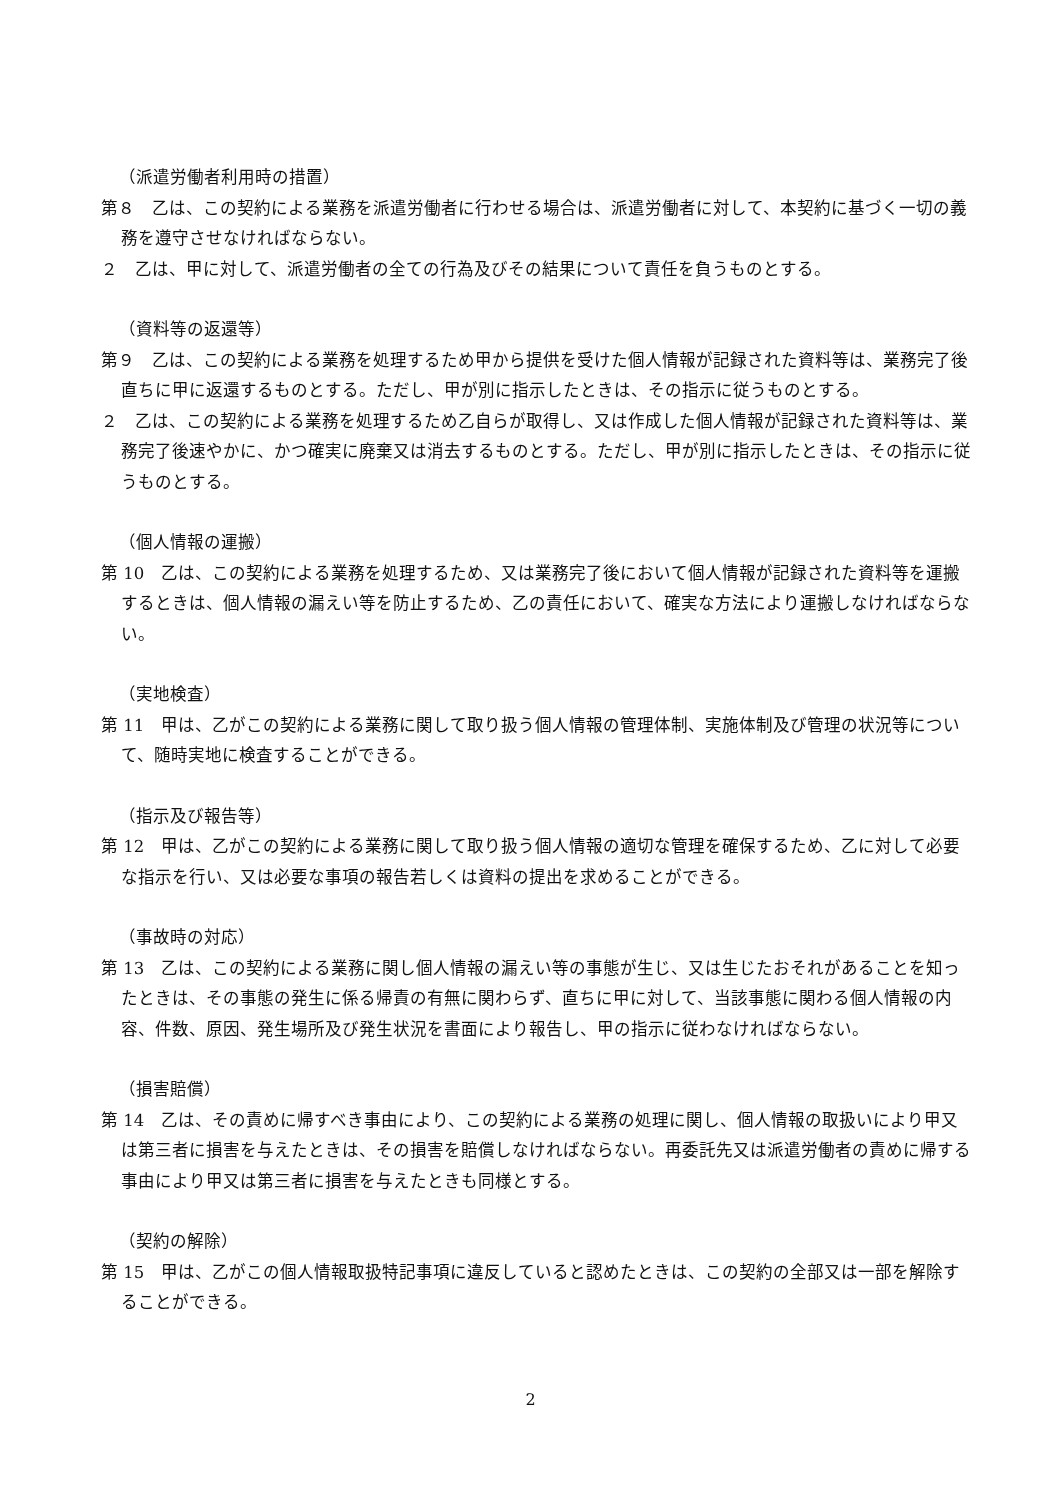（派遣労働者利用時の措置）
第８　乙は、この契約による業務を派遣労働者に行わせる場合は、派遣労働者に対して、本契約に基づく一切の義務を遵守させなければならない。
２　乙は、甲に対して、派遣労働者の全ての行為及びその結果について責任を負うものとする。
（資料等の返還等）
第９　乙は、この契約による業務を処理するため甲から提供を受けた個人情報が記録された資料等は、業務完了後直ちに甲に返還するものとする。ただし、甲が別に指示したときは、その指示に従うものとする。
２　乙は、この契約による業務を処理するため乙自らが取得し、又は作成した個人情報が記録された資料等は、業務完了後速やかに、かつ確実に廃棄又は消去するものとする。ただし、甲が別に指示したときは、その指示に従うものとする。
（個人情報の運搬）
第 10　乙は、この契約による業務を処理するため、又は業務完了後において個人情報が記録された資料等を運搬するときは、個人情報の漏えい等を防止するため、乙の責任において、確実な方法により運搬しなければならない。
（実地検査）
第 11　甲は、乙がこの契約による業務に関して取り扱う個人情報の管理体制、実施体制及び管理の状況等について、随時実地に検査することができる。
（指示及び報告等）
第 12　甲は、乙がこの契約による業務に関して取り扱う個人情報の適切な管理を確保するため、乙に対して必要な指示を行い、又は必要な事項の報告若しくは資料の提出を求めることができる。
（事故時の対応）
第 13　乙は、この契約による業務に関し個人情報の漏えい等の事態が生じ、又は生じたおそれがあることを知ったときは、その事態の発生に係る帰責の有無に関わらず、直ちに甲に対して、当該事態に関わる個人情報の内容、件数、原因、発生場所及び発生状況を書面により報告し、甲の指示に従わなければならない。
（損害賠償）
第 14　乙は、その責めに帰すべき事由により、この契約による業務の処理に関し、個人情報の取扱いにより甲又は第三者に損害を与えたときは、その損害を賠償しなければならない。再委託先又は派遣労働者の責めに帰する事由により甲又は第三者に損害を与えたときも同様とする。
（契約の解除）
第 15　甲は、乙がこの個人情報取扱特記事項に違反していると認めたときは、この契約の全部又は一部を解除することができる。
2